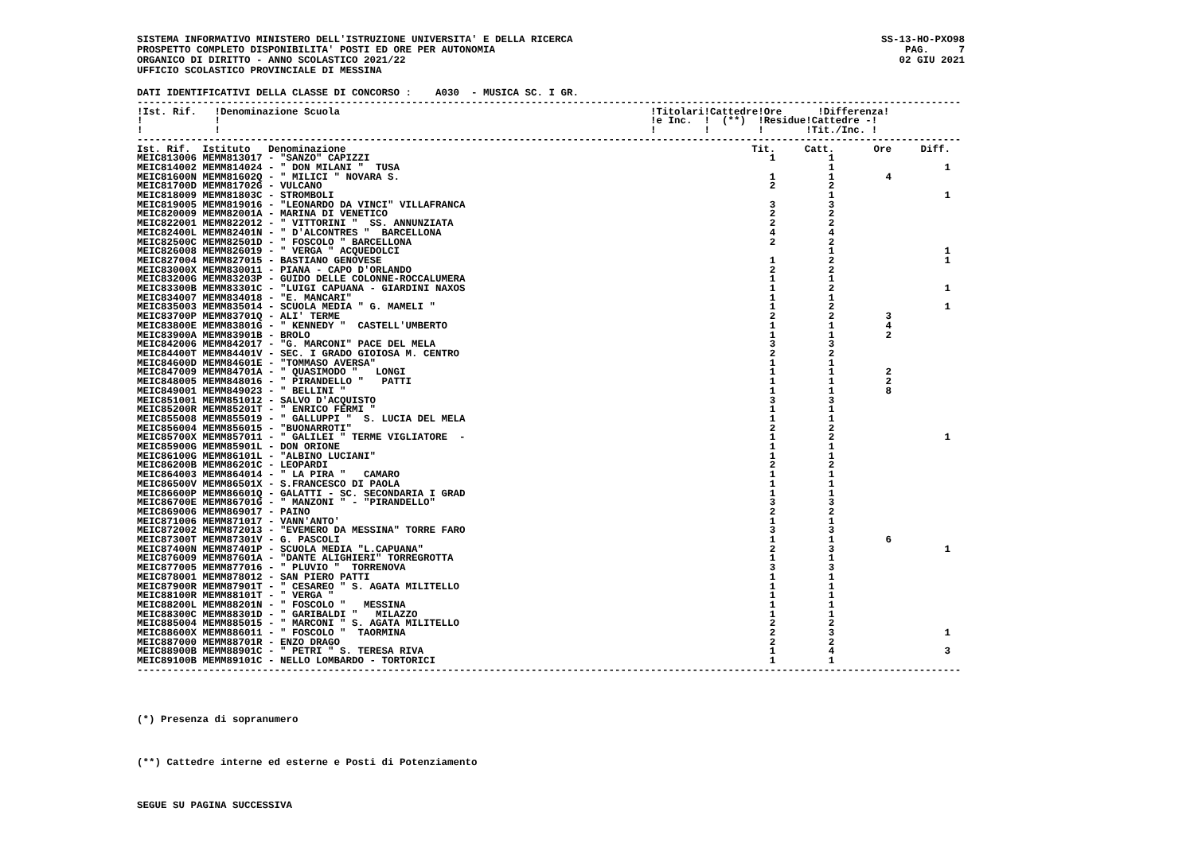SISTEMA INFORMATIVO MINISTERO DELL'ISTRUZIONE UNIVERSITA' E DELLA RICERCA
PROSPETTO COMPLETO DISPONIBILITA' POSTI ED ORE PER AUTONOMIA
ORGANICO DI DIRITTO - ANNO SCOLASTICO 2021/22
UFFICIO SCOLASTICO PROVINCIALE DI MESSINA
SS-13-HO-PXO98
PAG. 7
02 GIU 2021
DATI IDENTIFICATIVI DELLA CLASSE DI CONCORSO : A030 - MUSICA SC. I GR.
------------------------------------------------------------------------------------------------------------------------------------------
!Ist. Rif.   !Denominazione Scuola                                                    !Titolari!Cattedre!Ore      !Differenza!
!            !                                                                        !e Inc.  !  (**)  !Residue!Cattedre -!
!            !                                                                        !        !        !       !Tit./Inc. !
------------------------------------------------------------------------------------------------------------------------------------------
| Ist. Rif. | Istituto | Denominazione | Tit. | Catt. | Ore | Diff. |
| --- | --- | --- | --- | --- | --- | --- |
| MEIC813006 | MEMM813017 | - "SANZO" CAPIZZI | 1 | 1 | | |
| MEIC814002 | MEMM814024 | - " DON MILANI " TUSA | | 1 | | 1 |
| MEIC81600N | MEMM81602Q | - " MILICI " NOVARA S. | 1 | 1 | 4 | |
| MEIC81700D | MEMM81702G | - VULCANO | 2 | 2 | | |
| MEIC818009 | MEMM81803C | - STROMBOLI | | 1 | | 1 |
| MEIC819005 | MEMM819016 | - "LEONARDO DA VINCI" VILLAFRANCA | 3 | 3 | | |
| MEIC820009 | MEMM82001A | - MARINA DI VENETICO | 2 | 2 | | |
| MEIC822001 | MEMM822012 | - " VITTORINI " SS. ANNUNZIATA | 2 | 2 | | |
| MEIC82400L | MEMM82401N | - " D'ALCONTRES " BARCELLONA | 4 | 4 | | |
| MEIC82500C | MEMM82501D | - " FOSCOLO " BARCELLONA | 2 | 2 | | |
| MEIC826008 | MEMM826019 | - " VERGA " ACQUEDOLCI | | 1 | | 1 |
| MEIC827004 | MEMM827015 | - BASTIANO GENOVESE | 1 | 2 | | 1 |
| MEIC83000X | MEMM830011 | - PIANA - CAPO D'ORLANDO | 2 | 2 | | |
| MEIC83200G | MEMM83203P | - GUIDO DELLE COLONNE-ROCCALUMERA | 1 | 1 | | |
| MEIC83300B | MEMM83301C | - "LUIGI CAPUANA - GIARDINI NAXOS | 1 | 2 | | 1 |
| MEIC834007 | MEMM834018 | - "E. MANCARI" | 1 | 1 | | |
| MEIC835003 | MEMM835014 | - SCUOLA MEDIA " G. MAMELI " | 1 | 2 | | 1 |
| MEIC83700P | MEMM83701Q | - ALI' TERME | 2 | 2 | 3 | |
| MEIC83800E | MEMM83801G | - " KENNEDY " CASTELL'UMBERTO | 1 | 1 | 4 | |
| MEIC83900A | MEMM83901B | - BROLO | 1 | 1 | 2 | |
| MEIC842006 | MEMM842017 | - "G. MARCONI" PACE DEL MELA | 3 | 3 | | |
| MEIC84400T | MEMM84401V | - SEC. I GRADO GIOIOSA M. CENTRO | 2 | 2 | | |
| MEIC84600D | MEMM84601E | - "TOMMASO AVERSA" | 1 | 1 | | |
| MEIC847009 | MEMM84701A | - " QUASIMODO " LONGI | 1 | 1 | 2 | |
| MEIC848005 | MEMM848016 | - " PIRANDELLO " PATTI | 1 | 1 | 2 | |
| MEIC849001 | MEMM849023 | - " BELLINI " | 1 | 1 | 8 | |
| MEIC851001 | MEMM851012 | - SALVO D'ACQUISTO | 3 | 3 | | |
| MEIC85200R | MEMM85201T | - " ENRICO FERMI " | 1 | 1 | | |
| MEIC855008 | MEMM855019 | - " GALLUPPI " S. LUCIA DEL MELA | 1 | 1 | | |
| MEIC856004 | MEMM856015 | - "BUONARROTI" | 2 | 2 | | |
| MEIC85700X | MEMM857011 | - " GALILEI " TERME VIGLIATORE - | 1 | 2 | | 1 |
| MEIC85900G | MEMM85901L | - DON ORIONE | 1 | 1 | | |
| MEIC86100G | MEMM86101L | - "ALBINO LUCIANI" | 1 | 1 | | |
| MEIC86200B | MEMM86201C | - LEOPARDI | 2 | 2 | | |
| MEIC864003 | MEMM864014 | - " LA PIRA " CAMARO | 1 | 1 | | |
| MEIC86500V | MEMM86501X | - S.FRANCESCO DI PAOLA | 1 | 1 | | |
| MEIC86600P | MEMM86601Q | - GALATTI - SC. SECONDARIA I GRAD | 1 | 1 | | |
| MEIC86700E | MEMM86701G | - " MANZONI " - "PIRANDELLO" | 3 | 3 | | |
| MEIC869006 | MEMM869017 | - PAINO | 2 | 2 | | |
| MEIC871006 | MEMM871017 | - VANN'ANTO' | 1 | 1 | | |
| MEIC872002 | MEMM872013 | - "EVEMERO DA MESSINA" TORRE FARO | 3 | 3 | | |
| MEIC87300T | MEMM87301V | - G. PASCOLI | 1 | 1 | 6 | |
| MEIC87400N | MEMM87401P | - SCUOLA MEDIA "L.CAPUANA" | 2 | 3 | | 1 |
| MEIC876009 | MEMM87601A | - "DANTE ALIGHIERI" TORREGROTTA | 1 | 1 | | |
| MEIC877005 | MEMM877016 | - " PLUVIO " TORRENOVA | 3 | 3 | | |
| MEIC878001 | MEMM878012 | - SAN PIERO PATTI | 1 | 1 | | |
| MEIC87900R | MEMM87901T | - " CESAREO " S. AGATA MILITELLO | 1 | 1 | | |
| MEIC88100R | MEMM88101T | - " VERGA " | 1 | 1 | | |
| MEIC88200L | MEMM88201N | - " FOSCOLO " MESSINA | 1 | 1 | | |
| MEIC88300C | MEMM88301D | - " GARIBALDI " MILAZZO | 1 | 1 | | |
| MEIC885004 | MEMM885015 | - " MARCONI " S. AGATA MILITELLO | 2 | 2 | | |
| MEIC88600X | MEMM886011 | - " FOSCOLO " TAORMINA | 2 | 3 | | 1 |
| MEIC887000 | MEMM88701R | - ENZO DRAGO | 2 | 2 | | |
| MEIC88900B | MEMM88901C | - " PETRI " S. TERESA RIVA | 1 | 4 | | 3 |
| MEIC89100B | MEMM89101C | - NELLO LOMBARDO - TORTORICI | 1 | 1 | | |
------------------------------------------------------------------------------------------------------------------------------------------
(*) Presenza di sopranumero
(**) Cattedre interne ed esterne e Posti di Potenziamento
SEGUE SU PAGINA SUCCESSIVA